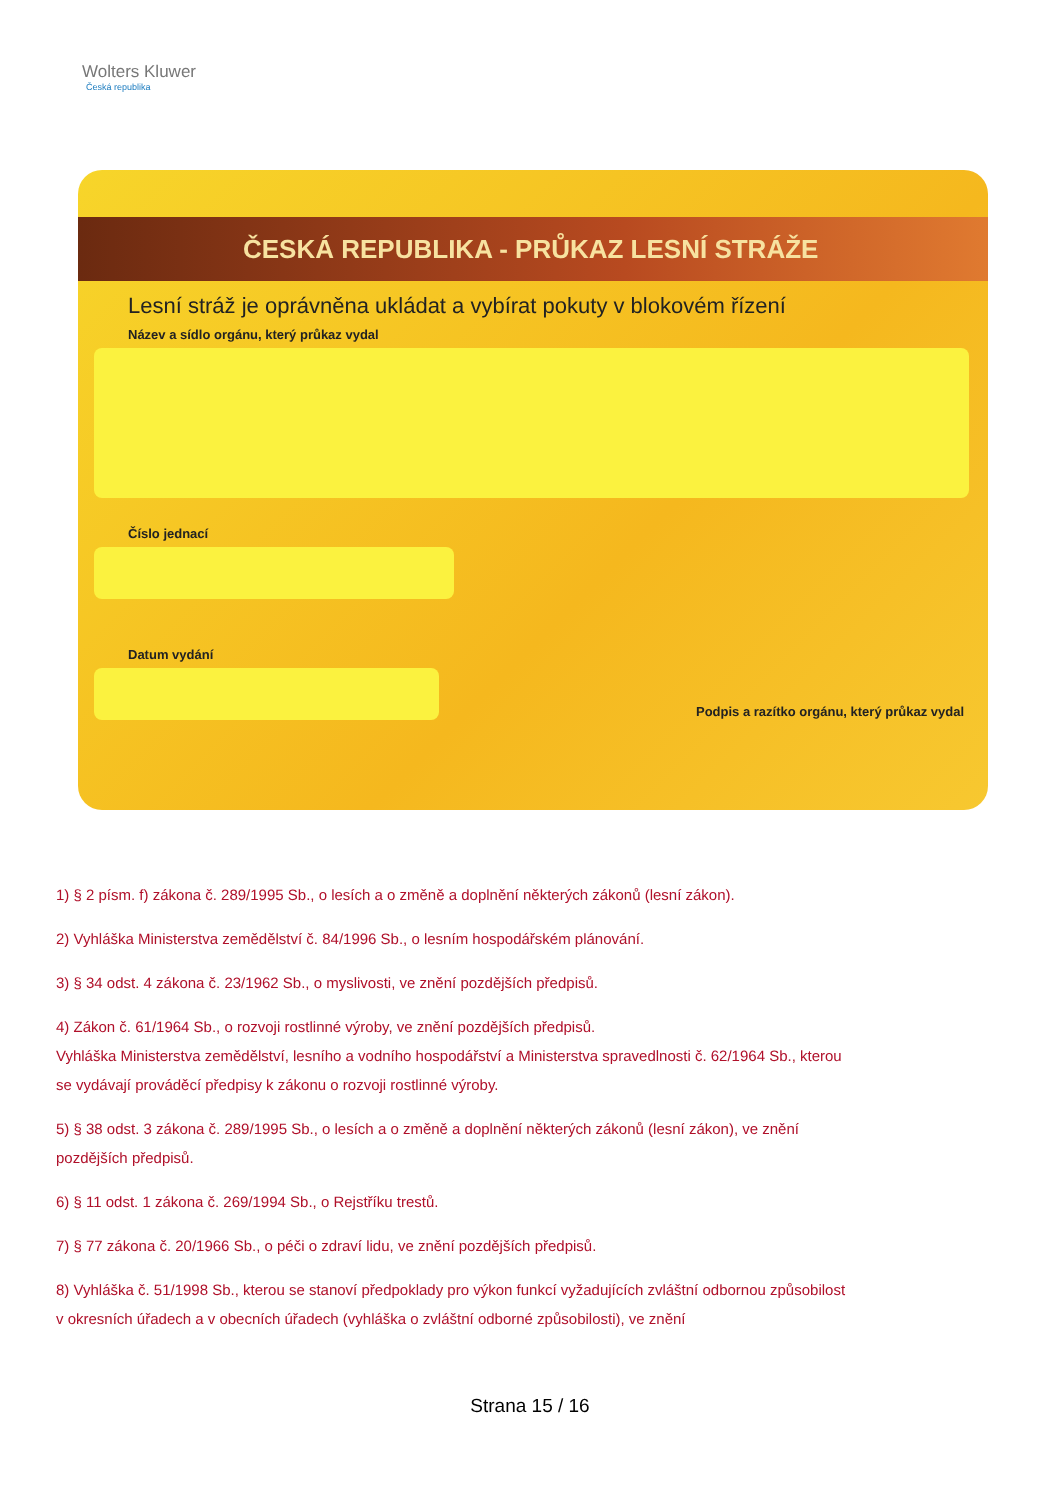Wolters Kluwer
Česká republika
ČESKÁ REPUBLIKA - PRŮKAZ LESNÍ STRÁŽE
Lesní stráž je oprávněna ukládat a vybírat pokuty v blokovém řízení
Název a sídlo orgánu, který průkaz vydal
Číslo jednací
Datum vydání
Podpis a razítko orgánu, který průkaz vydal
1) § 2 písm. f) zákona č. 289/1995 Sb., o lesích a o změně a doplnění některých zákonů (lesní zákon).
2) Vyhláška Ministerstva zemědělství č. 84/1996 Sb., o lesním hospodářském plánování.
3) § 34 odst. 4 zákona č. 23/1962 Sb., o myslivosti, ve znění pozdějších předpisů.
4) Zákon č. 61/1964 Sb., o rozvoji rostlinné výroby, ve znění pozdějších předpisů.
Vyhláška Ministerstva zemědělství, lesního a vodního hospodářství a Ministerstva spravedlnosti č. 62/1964 Sb., kterou se vydávají prováděcí předpisy k zákonu o rozvoji rostlinné výroby.
5) § 38 odst. 3 zákona č. 289/1995 Sb., o lesích a o změně a doplnění některých zákonů (lesní zákon), ve znění pozdějších předpisů.
6) § 11 odst. 1 zákona č. 269/1994 Sb., o Rejstříku trestů.
7) § 77 zákona č. 20/1966 Sb., o péči o zdraví lidu, ve znění pozdějších předpisů.
8) Vyhláška č. 51/1998 Sb., kterou se stanoví předpoklady pro výkon funkcí vyžadujících zvláštní odbornou způsobilost v okresních úřadech a v obecních úřadech (vyhláška o zvláštní odborné způsobilosti), ve znění
Strana 15 / 16